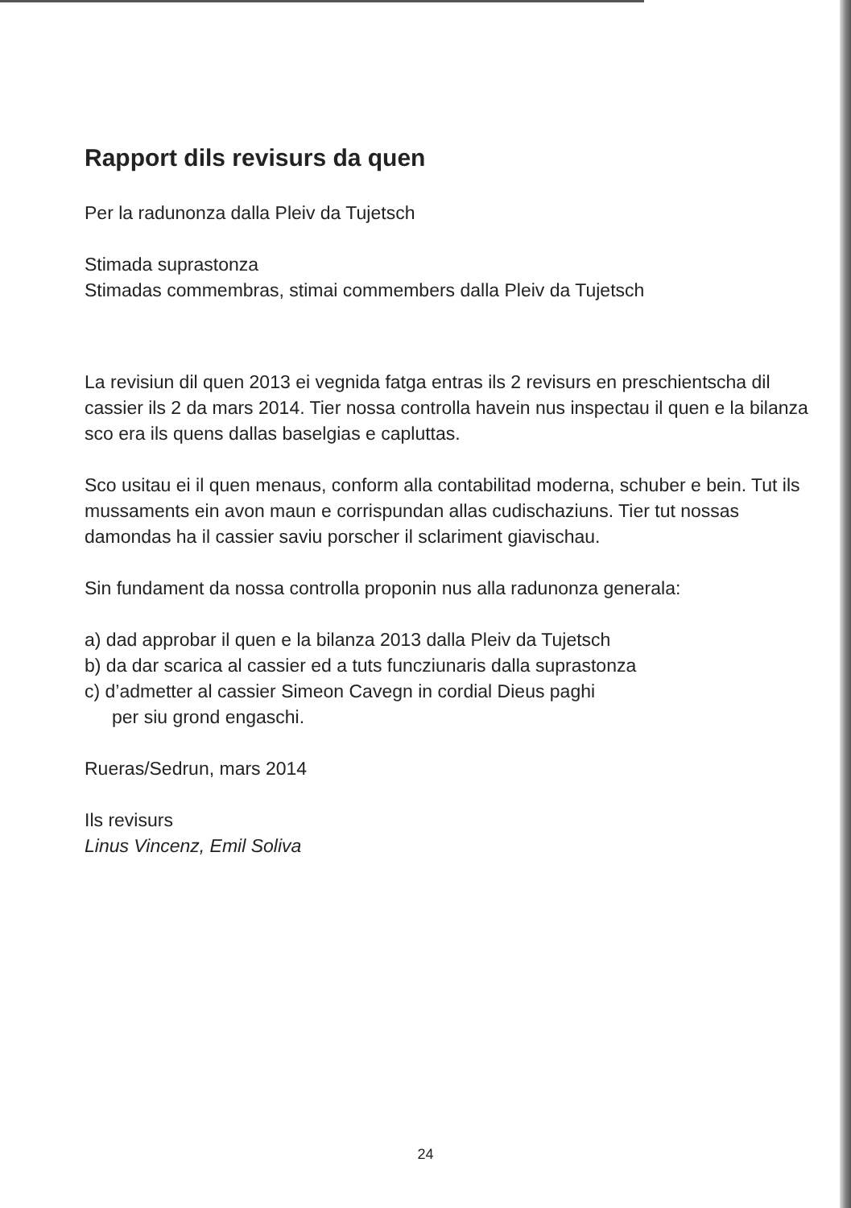Rapport dils revisurs da quen
Per la radunonza dalla Pleiv da Tujetsch
Stimada suprastonza
Stimadas commembras, stimai commembers dalla Pleiv da Tujetsch
La revisiun dil quen 2013 ei vegnida fatga entras ils 2 revisurs en preschientscha dil cassier ils 2 da mars 2014. Tier nossa controlla havein nus inspectau il quen e la bilanza sco era ils quens dallas baselgias e capluttas.
Sco usitau ei il quen menaus, conform alla contabilitad moderna, schuber e bein. Tut ils mussaments ein avon maun e corrispundan allas cudischa­ziuns. Tier tut nossas damondas ha il cassier saviu porscher il sclariment giavischau.
Sin fundament da nossa controlla proponin nus alla radunonza generala:
a) dad approbar il quen e la bilanza 2013 dalla Pleiv da Tujetsch
b) da dar scarica al cassier ed a tuts funcziunaris dalla suprastonza
c) d’admetter al cassier Simeon Cavegn in cordial Dieus paghi
per siu grond engaschi.
Rueras/Sedrun, mars 2014
Ils revisurs
Linus Vincenz, Emil Soliva
24